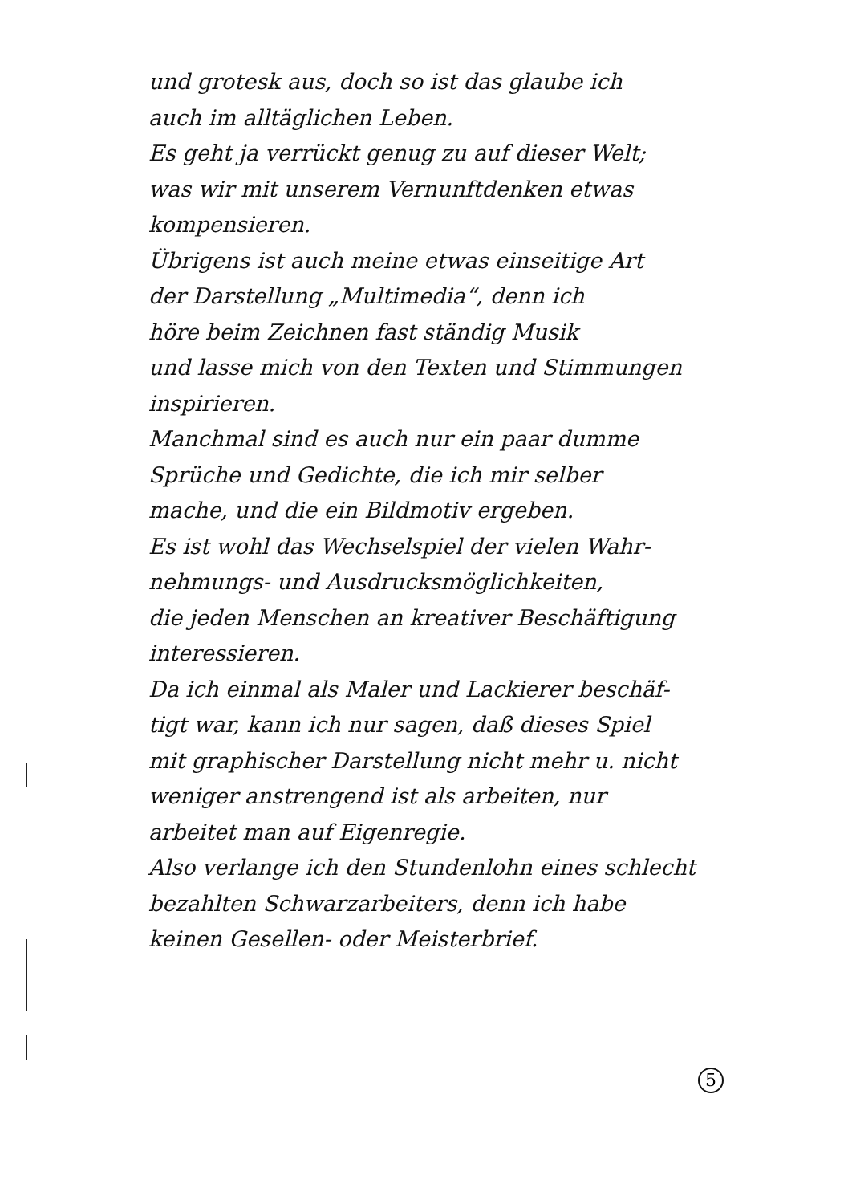und grotesk aus, doch so ist das glaube ich
auch im alltäglichen Leben.
Es geht ja verrückt genug zu auf dieser Welt;
was wir mit unserem Vernunftdenken etwas
kompensieren.
Übrigens ist auch meine etwas einseitige Art
der Darstellung „Multimedia“, denn ich
höre beim Zeichnen fast ständig Musik
und lasse mich von den Texten und Stimmungen
inspirieren.
Manchmal sind es auch nur ein paar dumme
Sprüche und Gedichte, die ich mir selber
mache, und die ein Bildmotiv ergeben.
Es ist wohl das Wechselspiel der vielen Wahr-
nehmungs- und Ausdrucksmöglichkeiten,
die jeden Menschen an kreativer Beschäftigung
interessieren.
Da ich einmal als Maler und Lackierer beschäf-
tigt war, kann ich nur sagen, daß dieses Spiel
mit graphischer Darstellung nicht mehr u. nicht
weniger anstrengend ist als arbeiten, nur
arbeitet man auf Eigenregie.
Also verlange ich den Stundenlohn eines schlecht
bezahlten Schwarzarbeiters, denn ich habe
keinen Gesellen- oder Meisterbrief.
5